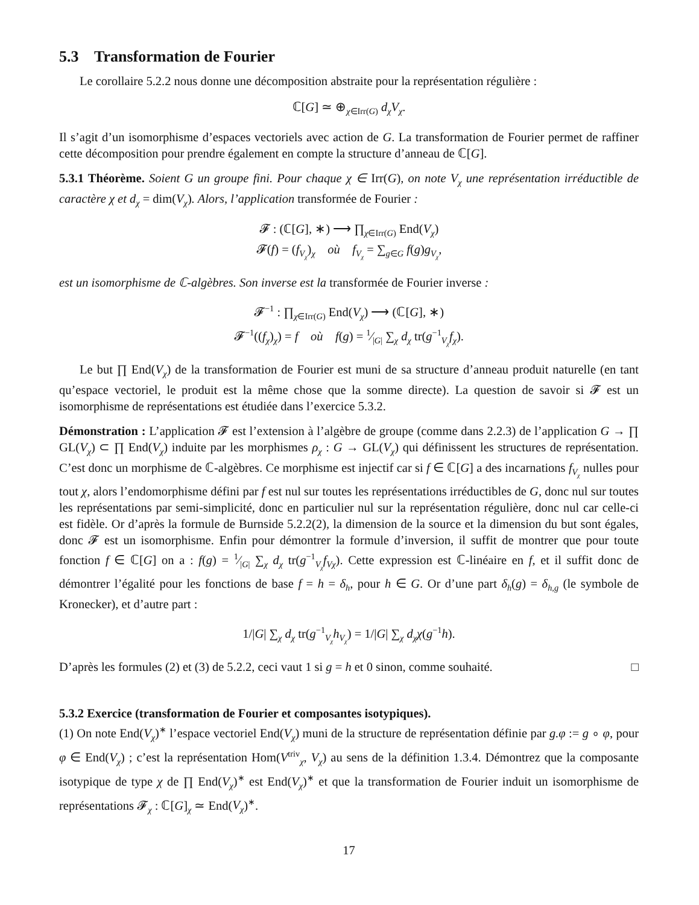5.3 Transformation de Fourier
Le corollaire 5.2.2 nous donne une décomposition abstraite pour la représentation régulière :
ℂ[G] ≃ ⊕<sub>χ∈Irr(G)</sub> d<sub>χ</sub>V<sub>χ</sub>.
Il s’agit d’un isomorphisme d’espaces vectoriels avec action de G. La transformation de Fourier permet de raffiner cette décomposition pour prendre également en compte la structure d’anneau de ℂ[G].
5.3.1 Théorème. Soient G un groupe fini. Pour chaque χ ∈ Irr(G), on note V<sub>χ</sub> une représentation irréductible de caractère χ et d<sub>χ</sub> = dim(V<sub>χ</sub>). Alors, l’application transformée de Fourier :
𝓕 : (ℂ[G], ∗) ⟶ ∏<sub>χ∈Irr(G)</sub> End(V<sub>χ</sub>)
𝓕(f) = (f<sub>V<sub>χ</sub></sub>)<sub>χ</sub> où f<sub>V<sub>χ</sub></sub> = ∑<sub>g∈G</sub> f(g)g<sub>V<sub>χ</sub></sub>,
est un isomorphisme de ℂ-algèbres. Son inverse est la transformée de Fourier inverse :
𝓕<sup>−1</sup> : ∏<sub>χ∈Irr(G)</sub> End(V<sub>χ</sub>) ⟶ (ℂ[G], ∗)
𝓕<sup>−1</sup>((f<sub>χ</sub>)<sub>χ</sub>) = f où f(g) = 1⁄|G| ∑<sub>χ</sub> d<sub>χ</sub> tr(g<sup>−1</sup><sub>V<sub>χ</sub></sub>f<sub>χ</sub>).
Le but ∏ End(V<sub>χ</sub>) de la transformation de Fourier est muni de sa structure d’anneau produit naturelle (en tant qu’espace vectoriel, le produit est la même chose que la somme directe). La question de savoir si 𝓕 est un isomorphisme de représentations est étudiée dans l’exercice 5.3.2.
Démonstration : L’application 𝓕 est l’extension à l’algèbre de groupe (comme dans 2.2.3) de l’application G → ∏ GL(V<sub>χ</sub>) ⊂ ∏ End(V<sub>χ</sub>) induite par les morphismes ρ<sub>χ</sub> : G → GL(V<sub>χ</sub>) qui définissent les structures de représentation. C’est donc un morphisme de ℂ-algèbres. Ce morphisme est injectif car si f ∈ ℂ[G] a des incarnations f<sub>V<sub>χ</sub></sub> nulles pour tout χ, alors l’endomorphisme défini par f est nul sur toutes les représentations irréductibles de G, donc nul sur toutes les représentations par semi-simplicité, donc en particulier nul sur la représentation régulière, donc nul car celle-ci est fidèle. Or d’après la formule de Burnside 5.2.2(2), la dimension de la source et la dimension du but sont égales, donc 𝓕 est un isomorphisme. Enfin pour démontrer la formule d’inversion, il suffit de montrer que pour toute fonction f ∈ ℂ[G] on a : f(g) = 1⁄|G| ∑<sub>χ</sub> d<sub>χ</sub> tr(g<sup>−1</sup><sub>V<sub>χ</sub></sub>f<sub>Vχ</sub>). Cette expression est ℂ-linéaire en f, et il suffit donc de démontrer l’égalité pour les fonctions de base f = h = δ<sub>h</sub>, pour h ∈ G. Or d’une part δ<sub>h</sub>(g) = δ<sub>h,g</sub> (le symbole de Kronecker), et d’autre part :
1/|G| ∑<sub>χ</sub> d<sub>χ</sub> tr(g<sup>−1</sup><sub>V<sub>χ</sub></sub>h<sub>V<sub>χ</sub></sub>) = 1/|G| ∑<sub>χ</sub> d<sub>χ</sub>χ(g<sup>−1</sup>h).
D’après les formules (2) et (3) de 5.2.2, ceci vaut 1 si g = h et 0 sinon, comme souhaité. □
5.3.2 Exercice (transformation de Fourier et composantes isotypiques).
(1) On note End(V<sub>χ</sub>)<sup>∗</sup> l’espace vectoriel End(V<sub>χ</sub>) muni de la structure de représentation définie par g.φ := g ∘ φ, pour φ ∈ End(V<sub>χ</sub>) ; c’est la représentation Hom(V<sup>triv</sup><sub>χ</sub>, V<sub>χ</sub>) au sens de la définition 1.3.4. Démontrez que la composante isotypique de type χ de ∏ End(V<sub>χ</sub>)<sup>∗</sup> est End(V<sub>χ</sub>)<sup>∗</sup> et que la transformation de Fourier induit un isomorphisme de représentations 𝓕<sub>χ</sub> : ℂ[G]<sub>χ</sub> ≃ End(V<sub>χ</sub>)<sup>∗</sup>.
17